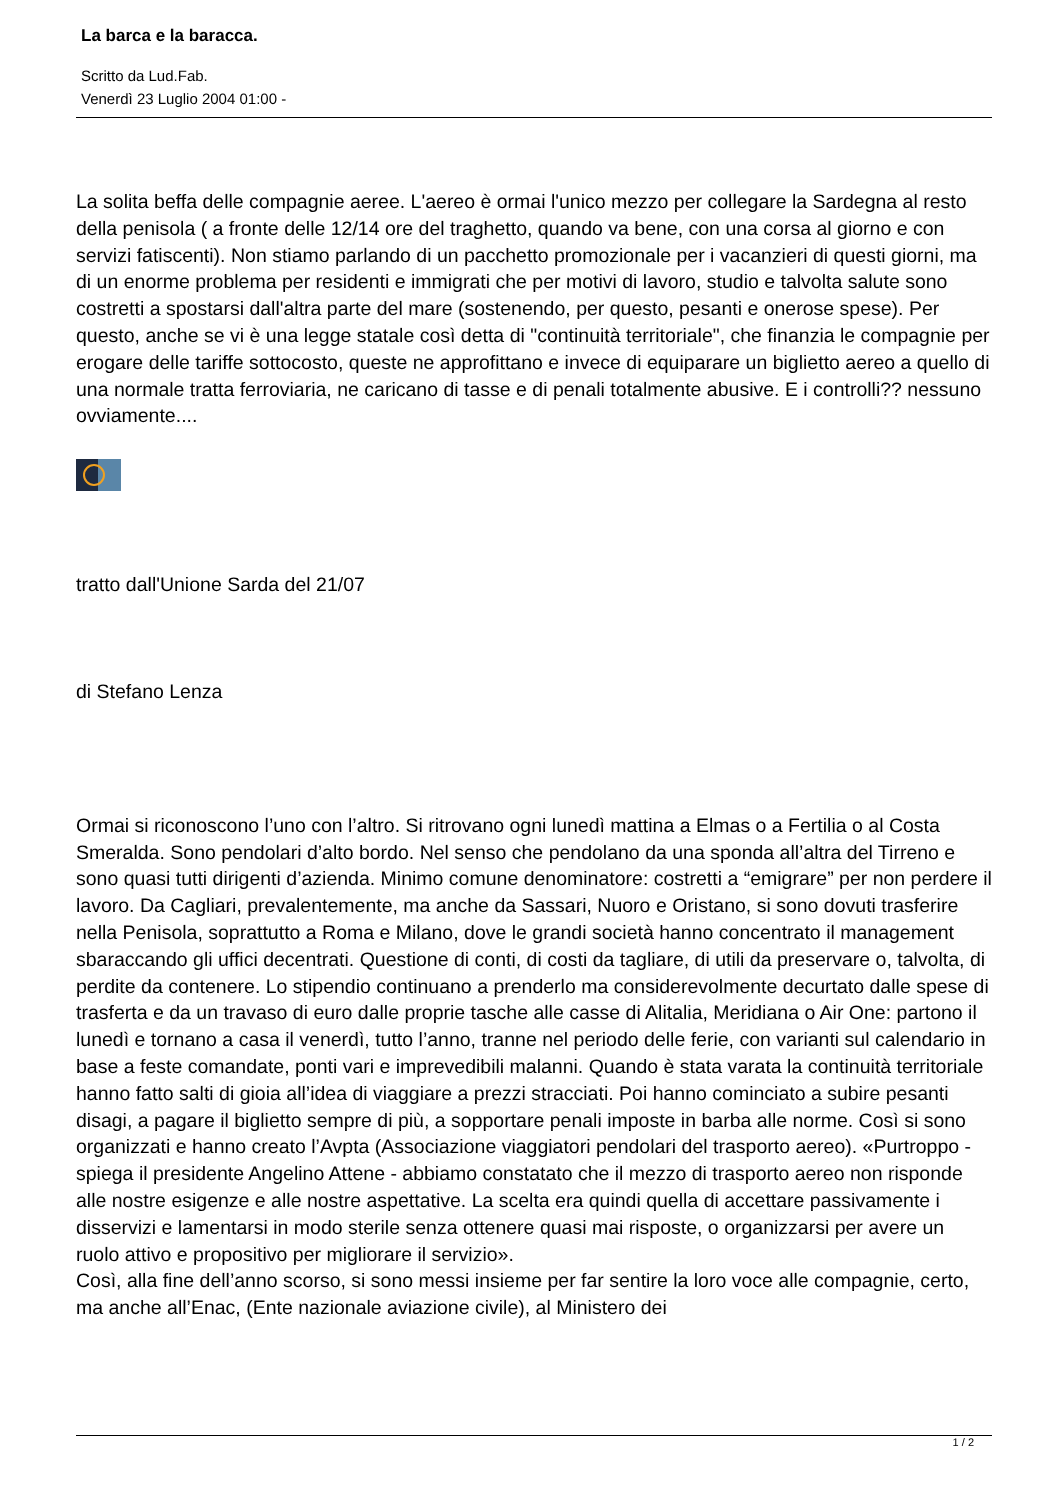La barca e la baracca.
Scritto da Lud.Fab.
Venerdì 23 Luglio 2004 01:00 -
La solita beffa delle compagnie aeree. L'aereo è ormai l'unico mezzo per collegare la Sardegna al resto della penisola ( a fronte delle 12/14 ore del traghetto, quando va bene, con una corsa al giorno e con servizi fatiscenti). Non stiamo parlando di un pacchetto promozionale per i vacanzieri di questi giorni, ma di un enorme problema per residenti e immigrati che per motivi di lavoro, studio e talvolta salute sono costretti a spostarsi dall'altra parte del mare (sostenendo, per questo, pesanti e onerose spese). Per questo, anche se vi è una legge statale così detta di "continuità territoriale", che finanzia le compagnie per erogare delle tariffe sottocosto, queste ne approfittano e invece di equiparare un biglietto aereo a quello di una normale tratta ferroviaria, ne caricano di tasse e di penali totalmente abusive. E i controlli?? nessuno ovviamente....
tratto dall'Unione Sarda del 21/07
di Stefano Lenza
Ormai si riconoscono l’uno con l’altro. Si ritrovano ogni lunedì mattina a Elmas o a Fertilia o al Costa Smeralda. Sono pendolari d’alto bordo. Nel senso che pendolano da una sponda all’altra del Tirreno e sono quasi tutti dirigenti d’azienda. Minimo comune denominatore: costretti a “emigrare” per non perdere il lavoro. Da Cagliari, prevalentemente, ma anche da Sassari, Nuoro e Oristano, si sono dovuti trasferire nella Penisola, soprattutto a Roma e Milano, dove le grandi società hanno concentrato il management sbaraccando gli uffici decentrati. Questione di conti, di costi da tagliare, di utili da preservare o, talvolta, di perdite da contenere. Lo stipendio continuano a prenderlo ma considerevolmente decurtato dalle spese di trasferta e da un travaso di euro dalle proprie tasche alle casse di Alitalia, Meridiana o Air One: partono il lunedì e tornano a casa il venerdì, tutto l’anno, tranne nel periodo delle ferie, con varianti sul calendario in base a feste comandate, ponti vari e imprevedibili malanni. Quando è stata varata la continuità territoriale hanno fatto salti di gioia all’idea di viaggiare a prezzi stracciati. Poi hanno cominciato a subire pesanti disagi, a pagare il biglietto sempre di più, a sopportare penali imposte in barba alle norme. Così si sono organizzati e hanno creato l’Avpta (Associazione viaggiatori pendolari del trasporto aereo). «Purtroppo - spiega il presidente Angelino Attene - abbiamo constatato che il mezzo di trasporto aereo non risponde alle nostre esigenze e alle nostre aspettative. La scelta era quindi quella di accettare passivamente i disservizi e lamentarsi in modo sterile senza ottenere quasi mai risposte, o organizzarsi per avere un ruolo attivo e propositivo per migliorare il servizio».
Così, alla fine dell’anno scorso, si sono messi insieme per far sentire la loro voce alle compagnie, certo, ma anche all’Enac, (Ente nazionale aviazione civile), al Ministero dei
1 / 2